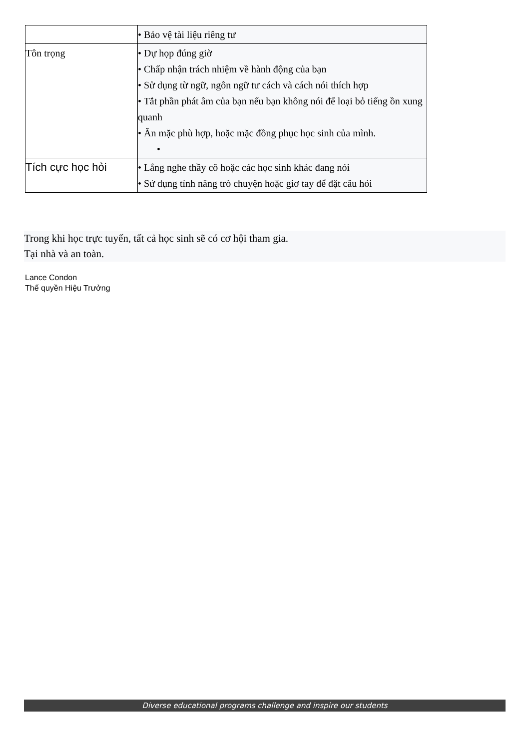| | • Bảo vệ tài liệu riêng tư |
| Tôn trọng | • Dự họp đúng giờ • Chấp nhận trách nhiệm về hành động của bạn • Sử dụng từ ngữ, ngôn ngữ tư cách và cách nói thích hợp • Tắt phần phát âm của bạn nếu bạn không nói để loại bỏ tiếng ồn xung quanh • Ăn mặc phù hợp, hoặc mặc đồng phục học sinh của mình. • |
| Tích cực học hỏi | • Lắng nghe thầy cô hoặc các học sinh khác đang nói • Sử dụng tính năng trò chuyện hoặc giơ tay để đặt câu hỏi |
Trong khi học trực tuyến, tất cả học sinh sẽ có cơ hội tham gia.
Tại nhà và an toàn.
Lance Condon
Thế quyền Hiệu Trưởng
Diverse educational programs challenge and inspire our students